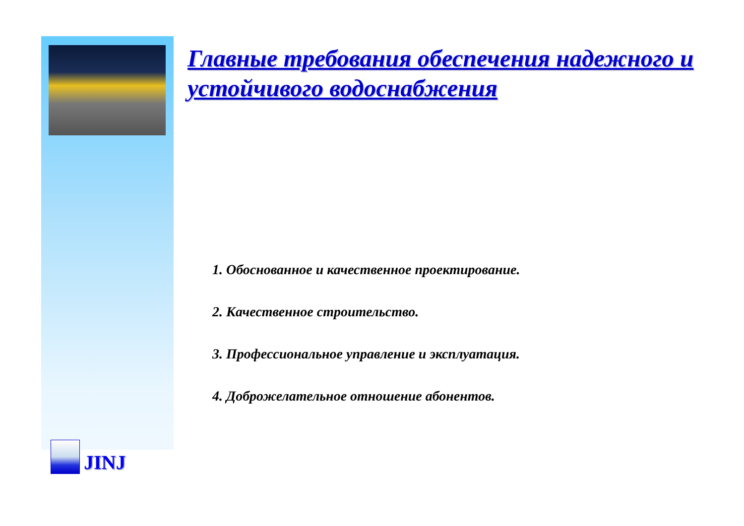Главные требования обеспечения надежного и устойчивого водоснабжения
1. Обоснованное и качественное проектирование.
2. Качественное строительство.
3. Профессиональное управление и эксплуатация.
4. Доброжелательное отношение абонентов.
JINJ